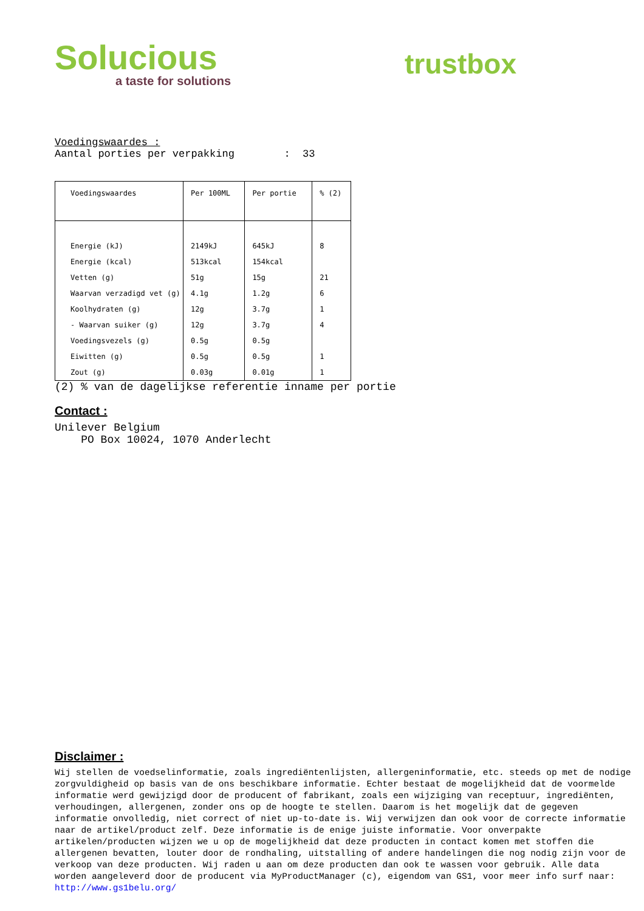Solucious
a taste for solutions
trustbox
Voedingswaardes :
Aantal porties per verpakking : 33
| Voedingswaardes | Per 100ML | Per portie | % (2) |
| --- | --- | --- | --- |
| Energie (kJ) | 2149kJ | 645kJ | 8 |
| Energie (kcal) | 513kcal | 154kcal | |
| Vetten (g) | 51g | 15g | 21 |
| Waarvan verzadigd vet (g) | 4.1g | 1.2g | 6 |
| Koolhydraten (g) | 12g | 3.7g | 1 |
| - Waarvan suiker (g) | 12g | 3.7g | 4 |
| Voedingsvezels (g) | 0.5g | 0.5g | |
| Eiwitten (g) | 0.5g | 0.5g | 1 |
| Zout (g) | 0.03g | 0.01g | 1 |
(2) % van de dagelijkse referentie inname per portie
Contact :
Unilever Belgium
PO Box 10024, 1070 Anderlecht
Disclaimer :
Wij stellen de voedselinformatie, zoals ingrediëntenlijsten, allergeninformatie, etc. steeds op met de nodige zorgvuldigheid op basis van de ons beschikbare informatie. Echter bestaat de mogelijkheid dat de voormelde informatie werd gewijzigd door de producent of fabrikant, zoals een wijziging van receptuur, ingrediënten, verhoudingen, allergenen, zonder ons op de hoogte te stellen. Daarom is het mogelijk dat de gegeven informatie onvolledig, niet correct of niet up-to-date is. Wij verwijzen dan ook voor de correcte informatie naar de artikel/product zelf. Deze informatie is de enige juiste informatie. Voor onverpakte artikelen/producten wijzen we u op de mogelijkheid dat deze producten in contact komen met stoffen die allergenen bevatten, louter door de rondhaling, uitstalling of andere handelingen die nog nodig zijn voor de verkoop van deze producten. Wij raden u aan om deze producten dan ook te wassen voor gebruik. Alle data worden aangeleverd door de producent via MyProductManager (c), eigendom van GS1, voor meer info surf naar: http://www.gs1belu.org/